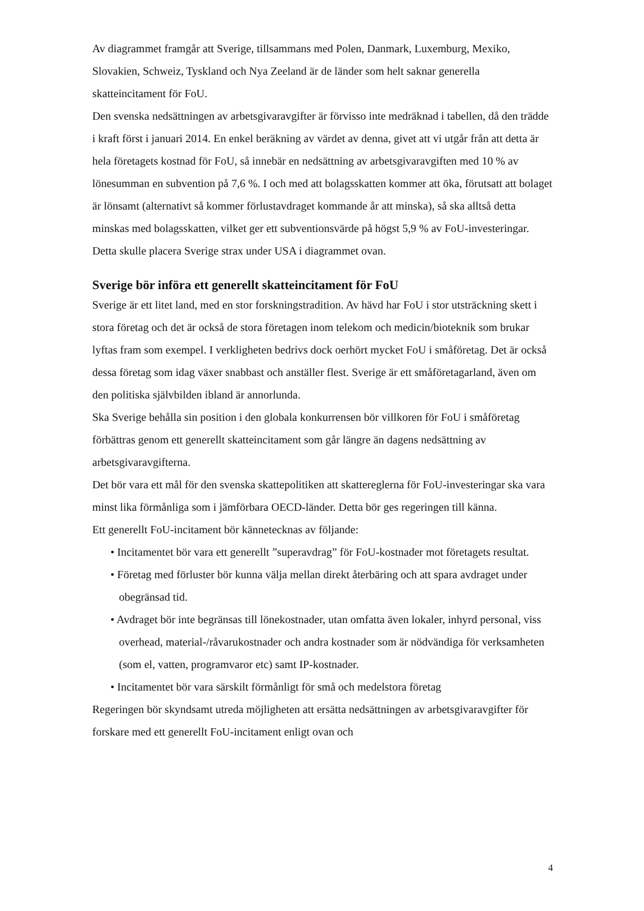Av diagrammet framgår att Sverige, tillsammans med Polen, Danmark, Luxemburg, Mexiko, Slovakien, Schweiz, Tyskland och Nya Zeeland är de länder som helt saknar generella skatteincitament för FoU.
Den svenska nedsättningen av arbetsgivaravgifter är förvisso inte medräknad i tabellen, då den trädde i kraft först i januari 2014. En enkel beräkning av värdet av denna, givet att vi utgår från att detta är hela företagets kostnad för FoU, så innebär en nedsättning av arbetsgivaravgiften med 10 % av lönesumman en subvention på 7,6 %. I och med att bolagsskatten kommer att öka, förutsatt att bolaget är lönsamt (alternativt så kommer förlustavdraget kommande år att minska), så ska alltså detta minskas med bolagsskatten, vilket ger ett subventionsvärde på högst 5,9 % av FoU-investeringar. Detta skulle placera Sverige strax under USA i diagrammet ovan.
Sverige bör införa ett generellt skatteincitament för FoU
Sverige är ett litet land, med en stor forskningstradition. Av hävd har FoU i stor utsträckning skett i stora företag och det är också de stora företagen inom telekom och medicin/bioteknik som brukar lyftas fram som exempel. I verkligheten bedrivs dock oerhört mycket FoU i småföretag. Det är också dessa företag som idag växer snabbast och anställer flest. Sverige är ett småföretagarland, även om den politiska självbilden ibland är annorlunda.
Ska Sverige behålla sin position i den globala konkurrensen bör villkoren för FoU i småföretag förbättras genom ett generellt skatteincitament som går längre än dagens nedsättning av arbetsgivaravgifterna.
Det bör vara ett mål för den svenska skattepolitiken att skattereglerna för FoU-investeringar ska vara minst lika förmånliga som i jämförbara OECD-länder. Detta bör ges regeringen till känna.
Ett generellt FoU-incitament bör kännetecknas av följande:
• Incitamentet bör vara ett generellt ”superavdrag” för FoU-kostnader mot företagets resultat.
• Företag med förluster bör kunna välja mellan direkt återbäring och att spara avdraget under obegränsad tid.
• Avdraget bör inte begränsas till lönekostnader, utan omfatta även lokaler, inhyrd personal, viss overhead, material-/råvarukostnader och andra kostnader som är nödvändiga för verksamheten (som el, vatten, programvaror etc) samt IP-kostnader.
• Incitamentet bör vara särskilt förmånligt för små och medelstora företag
Regeringen bör skyndsamt utreda möjligheten att ersätta nedsättningen av arbetsgivaravgifter för forskare med ett generellt FoU-incitament enligt ovan och
4